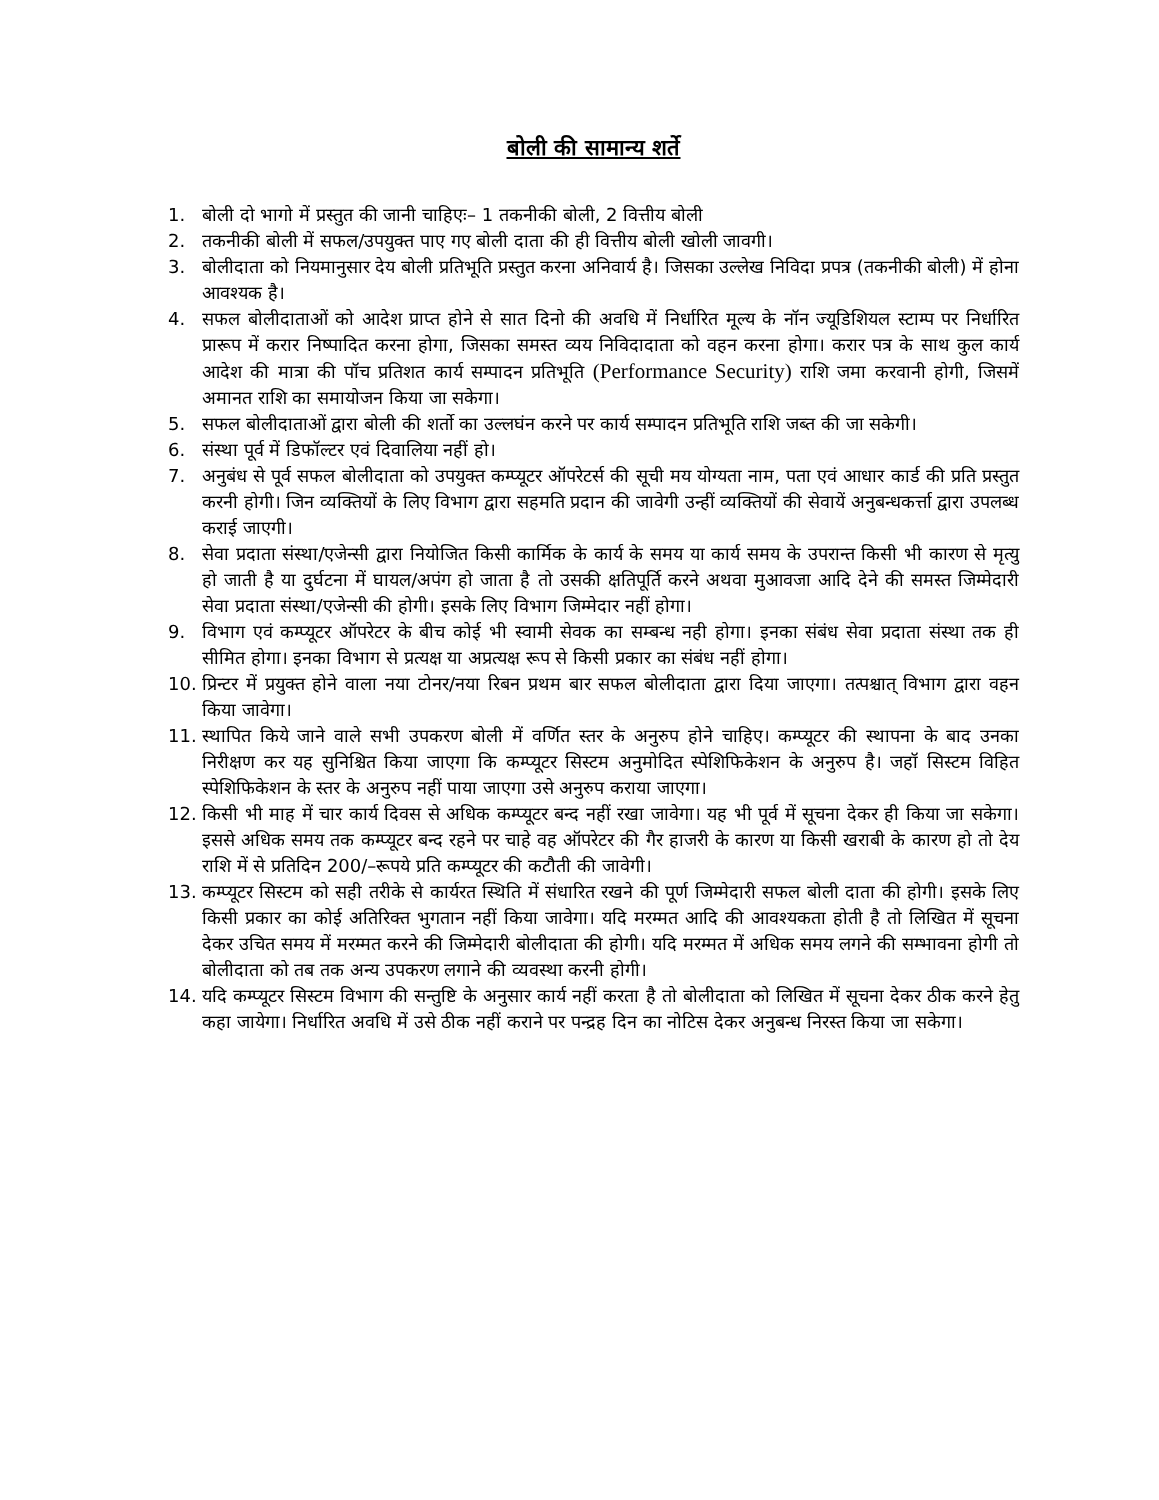बोली की सामान्य शर्ते
1. बोली दो भागो में प्रस्तुत की जानी चाहिएः– 1 तकनीकी बोली, 2 वित्तीय बोली
2. तकनीकी बोली में सफल/उपयुक्त पाए गए बोली दाता की ही वित्तीय बोली खोली जावगी।
3. बोलीदाता को नियमानुसार देय बोली प्रतिभूति प्रस्तुत करना अनिवार्य है। जिसका उल्लेख निविदा प्रपत्र (तकनीकी बोली) में होना आवश्यक है।
4. सफल बोलीदाताओं को आदेश प्राप्त होने से सात दिनो की अवधि में निर्धारित मूल्य के नॉन ज्यूडिशियल स्टाम्प पर निर्धारित प्रारूप में करार निष्पादित करना होगा, जिसका समस्त व्यय निविदादाता को वहन करना होगा। करार पत्र के साथ कुल कार्य आदेश की मात्रा की पॉच प्रतिशत कार्य सम्पादन प्रतिभूति (Performance Security) राशि जमा करवानी होगी, जिसमें अमानत राशि का समायोजन किया जा सकेगा।
5. सफल बोलीदाताओं द्वारा बोली की शर्तो का उल्लघंन करने पर कार्य सम्पादन प्रतिभूति राशि जब्त की जा सकेगी।
6. संस्था पूर्व में डिफॉल्टर एवं दिवालिया नहीं हो।
7. अनुबंध से पूर्व सफल बोलीदाता को उपयुक्त कम्प्यूटर ऑपरेटर्स की सूची मय योग्यता नाम, पता एवं आधार कार्ड की प्रति प्रस्तुत करनी होगी। जिन व्यक्तियों के लिए विभाग द्वारा सहमति प्रदान की जावेगी उन्हीं व्यक्तियों की सेवायें अनुबन्धकर्त्ता द्वारा उपलब्ध कराई जाएगी।
8. सेवा प्रदाता संस्था/एजेन्सी द्वारा नियोजित किसी कार्मिक के कार्य के समय या कार्य समय के उपरान्त किसी भी कारण से मृत्यु हो जाती है या दुर्घटना में घायल/अपंग हो जाता है तो उसकी क्षतिपूर्ति करने अथवा मुआवजा आदि देने की समस्त जिम्मेदारी सेवा प्रदाता संस्था/एजेन्सी की होगी। इसके लिए विभाग जिम्मेदार नहीं होगा।
9. विभाग एवं कम्प्यूटर ऑपरेटर के बीच कोई भी स्वामी सेवक का सम्बन्ध नही होगा। इनका संबंध सेवा प्रदाता संस्था तक ही सीमित होगा। इनका विभाग से प्रत्यक्ष या अप्रत्यक्ष रूप से किसी प्रकार का संबंध नहीं होगा।
10. प्रिन्टर में प्रयुक्त होने वाला नया टोनर/नया रिबन प्रथम बार सफल बोलीदाता द्वारा दिया जाएगा। तत्पश्चात् विभाग द्वारा वहन किया जावेगा।
11. स्थापित किये जाने वाले सभी उपकरण बोली में वर्णित स्तर के अनुरुप होने चाहिए। कम्प्यूटर की स्थापना के बाद उनका निरीक्षण कर यह सुनिश्चित किया जाएगा कि कम्प्यूटर सिस्टम अनुमोदित स्पेशिफिकेशन के अनुरुप है। जहॉ सिस्टम विहित स्पेशिफिकेशन के स्तर के अनुरुप नहीं पाया जाएगा उसे अनुरुप कराया जाएगा।
12. किसी भी माह में चार कार्य दिवस से अधिक कम्प्यूटर बन्द नहीं रखा जावेगा। यह भी पूर्व में सूचना देकर ही किया जा सकेगा। इससे अधिक समय तक कम्प्यूटर बन्द रहने पर चाहे वह ऑपरेटर की गैर हाजरी के कारण या किसी खराबी के कारण हो तो देय राशि में से प्रतिदिन 200/–रूपये प्रति कम्प्यूटर की कटौती की जावेगी।
13. कम्प्यूटर सिस्टम को सही तरीके से कार्यरत स्थिति में संधारित रखने की पूर्ण जिम्मेदारी सफल बोली दाता की होगी। इसके लिए किसी प्रकार का कोई अतिरिक्त भुगतान नहीं किया जावेगा। यदि मरम्मत आदि की आवश्यकता होती है तो लिखित में सूचना देकर उचित समय में मरम्मत करने की जिम्मेदारी बोलीदाता की होगी। यदि मरम्मत में अधिक समय लगने की सम्भावना होगी तो बोलीदाता को तब तक अन्य उपकरण लगाने की व्यवस्था करनी होगी।
14. यदि कम्प्यूटर सिस्टम विभाग की सन्तुष्टि के अनुसार कार्य नहीं करता है तो बोलीदाता को लिखित में सूचना देकर ठीक करने हेतु कहा जायेगा। निर्धारित अवधि में उसे ठीक नहीं कराने पर पन्द्रह दिन का नोटिस देकर अनुबन्ध निरस्त किया जा सकेगा।